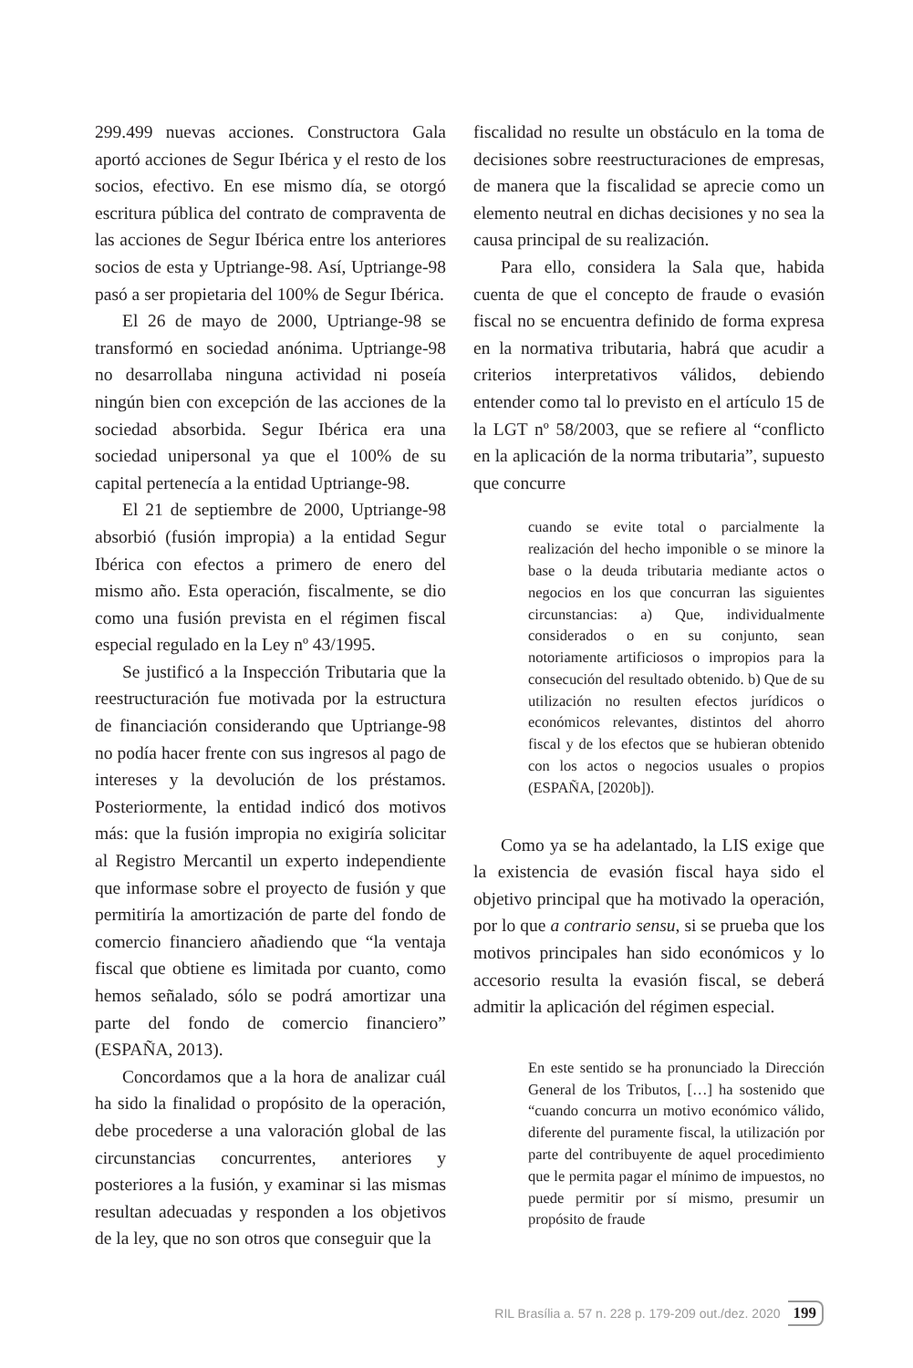299.499 nuevas acciones. Constructora Gala aportó acciones de Segur Ibérica y el resto de los socios, efectivo. En ese mismo día, se otorgó escritura pública del contrato de compraventa de las acciones de Segur Ibérica entre los anteriores socios de esta y Uptriange-98. Así, Uptriange-98 pasó a ser propietaria del 100% de Segur Ibérica.
El 26 de mayo de 2000, Uptriange-98 se transformó en sociedad anónima. Uptriange-98 no desarrollaba ninguna actividad ni poseía ningún bien con excepción de las acciones de la sociedad absorbida. Segur Ibérica era una sociedad unipersonal ya que el 100% de su capital pertenecía a la entidad Uptriange-98.
El 21 de septiembre de 2000, Uptriange-98 absorbió (fusión impropia) a la entidad Segur Ibérica con efectos a primero de enero del mismo año. Esta operación, fiscalmente, se dio como una fusión prevista en el régimen fiscal especial regulado en la Ley nº 43/1995.
Se justificó a la Inspección Tributaria que la reestructuración fue motivada por la estructura de financiación considerando que Uptriange-98 no podía hacer frente con sus ingresos al pago de intereses y la devolución de los préstamos. Posteriormente, la entidad indicó dos motivos más: que la fusión impropia no exigiría solicitar al Registro Mercantil un experto independiente que informase sobre el proyecto de fusión y que permitiría la amortización de parte del fondo de comercio financiero añadiendo que “la ventaja fiscal que obtiene es limitada por cuanto, como hemos señalado, sólo se podrá amortizar una parte del fondo de comercio financiero” (ESPAÑA, 2013).
Concordamos que a la hora de analizar cuál ha sido la finalidad o propósito de la operación, debe procederse a una valoración global de las circunstancias concurrentes, anteriores y posteriores a la fusión, y examinar si las mismas resultan adecuadas y responden a los objetivos de la ley, que no son otros que conseguir que la
fiscalidad no resulte un obstáculo en la toma de decisiones sobre reestructuraciones de empresas, de manera que la fiscalidad se aprecie como un elemento neutral en dichas decisiones y no sea la causa principal de su realización.
Para ello, considera la Sala que, habida cuenta de que el concepto de fraude o evasión fiscal no se encuentra definido de forma expresa en la normativa tributaria, habrá que acudir a criterios interpretativos válidos, debiendo entender como tal lo previsto en el artículo 15 de la LGT nº 58/2003, que se refiere al “conflicto en la aplicación de la norma tributaria”, supuesto que concurre
cuando se evite total o parcialmente la realización del hecho imponible o se minore la base o la deuda tributaria mediante actos o negocios en los que concurran las siguientes circunstancias: a) Que, individualmente considerados o en su conjunto, sean notoriamente artificiosos o impropios para la consecución del resultado obtenido. b) Que de su utilización no resulten efectos jurídicos o económicos relevantes, distintos del ahorro fiscal y de los efectos que se hubieran obtenido con los actos o negocios usuales o propios (ESPAÑA, [2020b]).
Como ya se ha adelantado, la LIS exige que la existencia de evasión fiscal haya sido el objetivo principal que ha motivado la operación, por lo que a contrario sensu, si se prueba que los motivos principales han sido económicos y lo accesorio resulta la evasión fiscal, se deberá admitir la aplicación del régimen especial.
En este sentido se ha pronunciado la Dirección General de los Tributos, […] ha sostenido que “cuando concurra un motivo económico válido, diferente del puramente fiscal, la utilización por parte del contribuyente de aquel procedimiento que le permita pagar el mínimo de impuestos, no puede permitir por sí mismo, presumir un propósito de fraude
RIL Brasília a. 57 n. 228 p. 179-209 out./dez. 2020 199